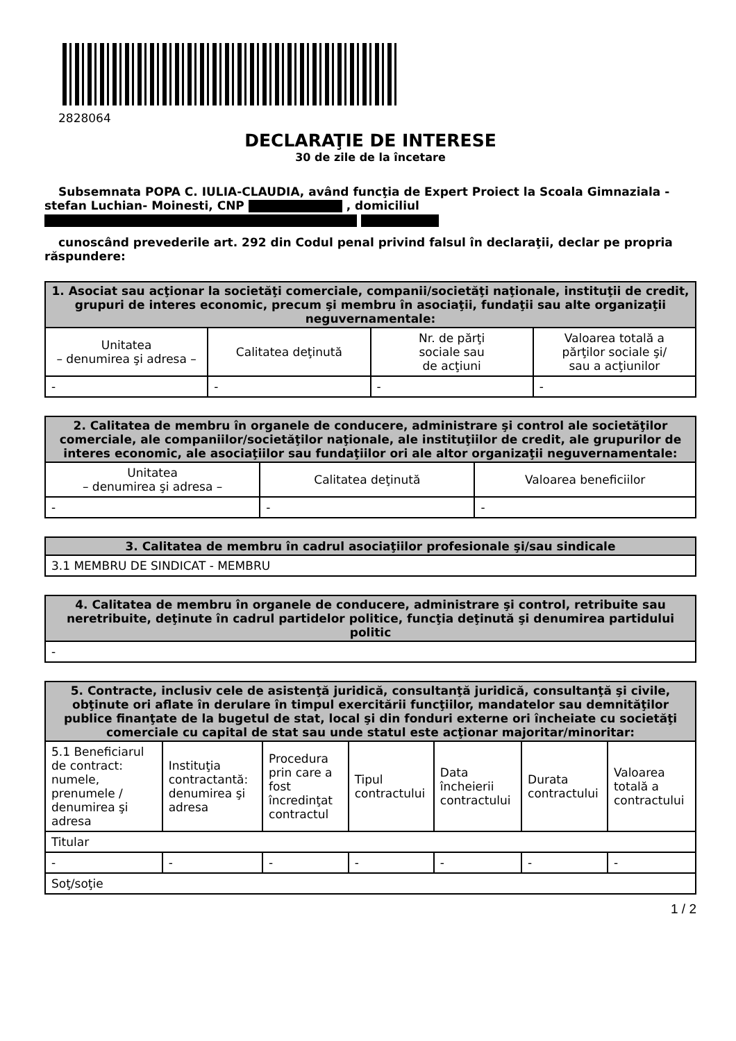2828064
DECLARAŢIE DE INTERESE
30 de zile de la încetare
Subsemnata POPA C. IULIA-CLAUDIA, având funcţia de Expert Proiect la Scoala Gimnaziala -stefan Luchian- Moinesti, CNP , domiciliul
cunoscând prevederile art. 292 din Codul penal privind falsul în declaraţii, declar pe propria răspundere:
| 1. Asociat sau acţionar la societăţi comerciale, companii/societăţi naţionale, instituţii de credit, grupuri de interes economic, precum şi membru în asociaţii, fundaţii sau alte organizaţii neguvernamentale: | | | |
| --- | --- | --- | --- |
| Unitatea – denumirea şi adresa – | Calitatea deţinută | Nr. de părţi sociale sau de acţiuni | Valoarea totală a părţilor sociale şi/ sau a acţiunilor |
| - | - | - | - |
| 2. Calitatea de membru în organele de conducere, administrare şi control ale societăţilor comerciale, ale companiilor/societăţilor naţionale, ale instituţiilor de credit, ale grupurilor de interes economic, ale asociaţiilor sau fundaţiilor ori ale altor organizaţii neguvernamentale: | | |
| --- | --- | --- |
| Unitatea – denumirea şi adresa – | Calitatea deţinută | Valoarea beneficiilor |
| - | - | - |
| 3. Calitatea de membru în cadrul asociaţiilor profesionale şi/sau sindicale |
| --- |
| 3.1 MEMBRU DE SINDICAT - MEMBRU |
| 4. Calitatea de membru în organele de conducere, administrare şi control, retribuite sau neretribuite, deţinute în cadrul partidelor politice, funcţia deţinută şi denumirea partidului politic |
| --- |
| - |
| 5. Contracte, inclusiv cele de asistenţă juridică, consultanţă juridică, consultanţă şi civile, obţinute ori aflate în derulare în timpul exercitării funcţiilor, mandatelor sau demnităţilor publice finanţate de la bugetul de stat, local şi din fonduri externe ori încheiate cu societăţi comerciale cu capital de stat sau unde statul este acţionar majoritar/minoritar: | | | | | | |
| --- | --- | --- | --- | --- | --- | --- |
| 5.1 Beneficiarul de contract: numele, prenumele / denumirea şi adresa | Instituţia contractantă: denumirea şi adresa | Procedura prin care a fost încredinţat contractul | Tipul contractului | Data încheierii contractului | Durata contractului | Valoarea totală a contractului |
| Titular | | | | | | |
| - | - | - | - | - | - | - |
| Soţ/soţie | | | | | | |
1 / 2